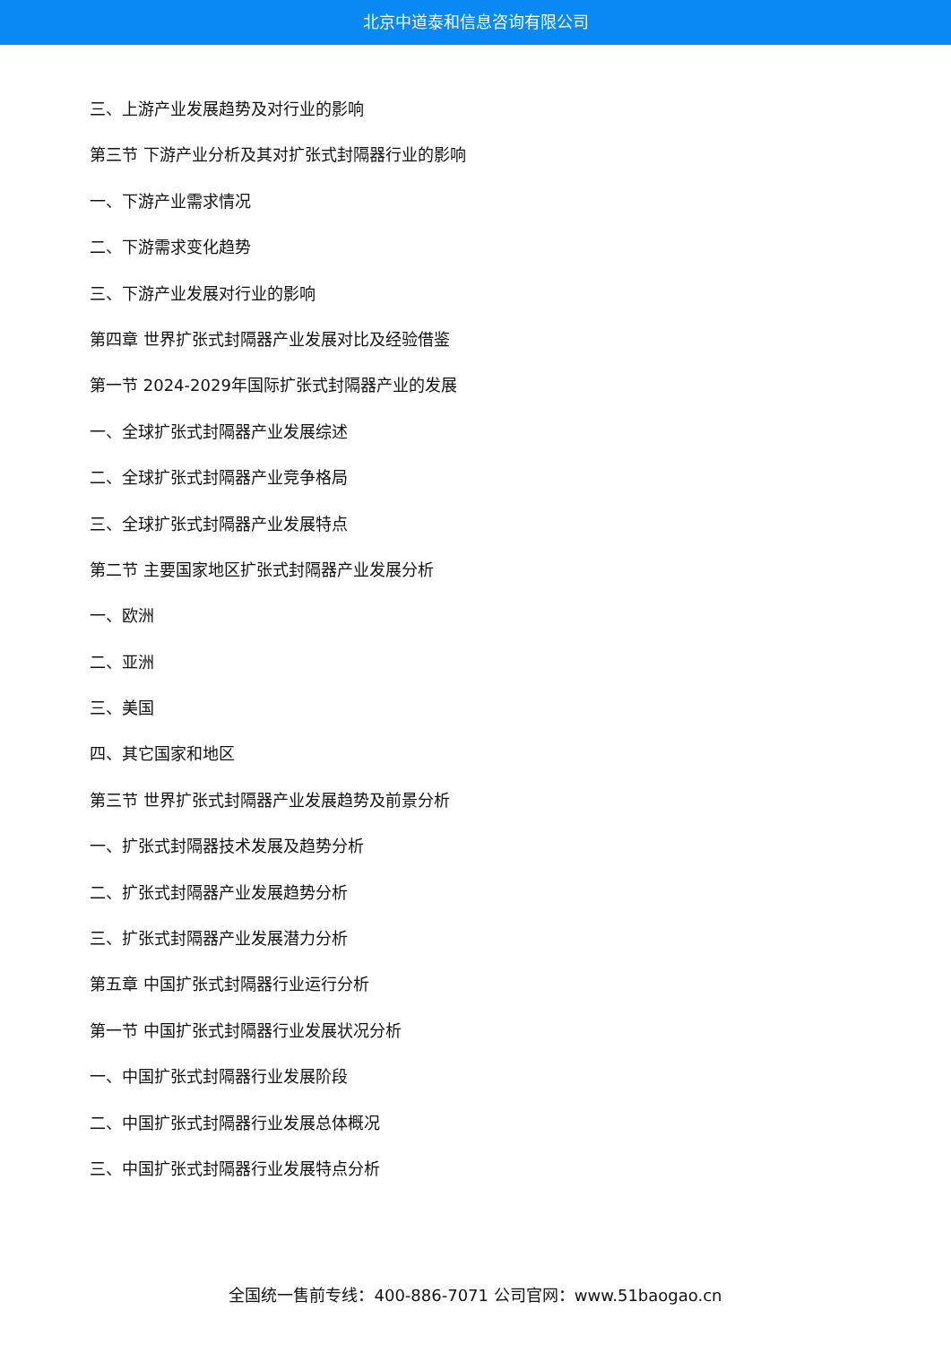北京中道泰和信息咨询有限公司
三、上游产业发展趋势及对行业的影响
第三节 下游产业分析及其对扩张式封隔器行业的影响
一、下游产业需求情况
二、下游需求变化趋势
三、下游产业发展对行业的影响
第四章 世界扩张式封隔器产业发展对比及经验借鉴
第一节 2024-2029年国际扩张式封隔器产业的发展
一、全球扩张式封隔器产业发展综述
二、全球扩张式封隔器产业竞争格局
三、全球扩张式封隔器产业发展特点
第二节 主要国家地区扩张式封隔器产业发展分析
一、欧洲
二、亚洲
三、美国
四、其它国家和地区
第三节 世界扩张式封隔器产业发展趋势及前景分析
一、扩张式封隔器技术发展及趋势分析
二、扩张式封隔器产业发展趋势分析
三、扩张式封隔器产业发展潜力分析
第五章 中国扩张式封隔器行业运行分析
第一节 中国扩张式封隔器行业发展状况分析
一、中国扩张式封隔器行业发展阶段
二、中国扩张式封隔器行业发展总体概况
三、中国扩张式封隔器行业发展特点分析
全国统一售前专线：400-886-7071 公司官网：www.51baogao.cn